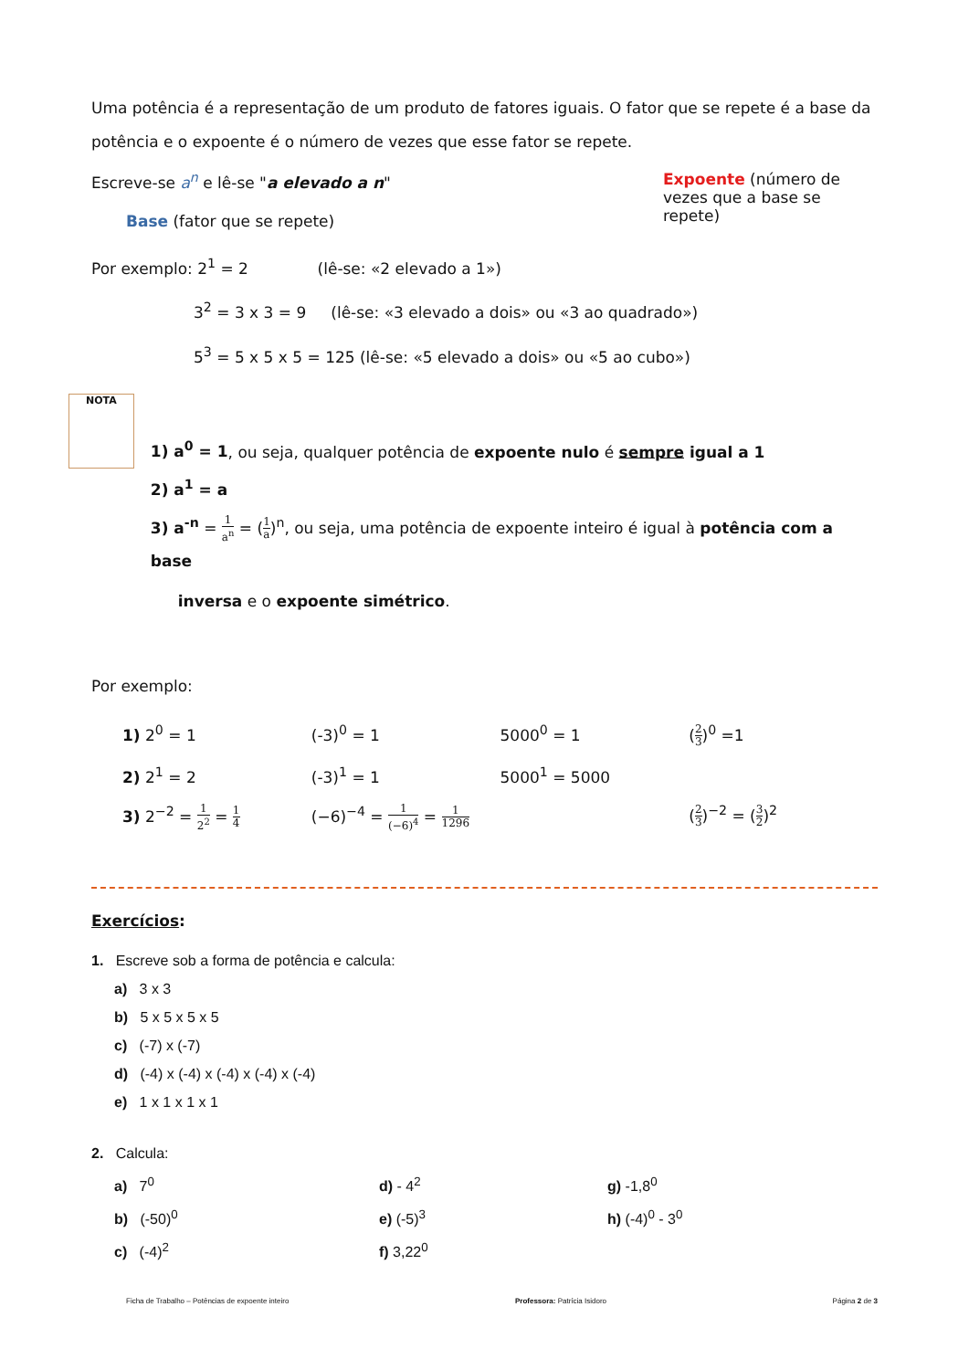Uma potência é a representação de um produto de fatores iguais. O fator que se repete é a base da potência e o expoente é o número de vezes que esse fator se repete.
Escreve-se a<sup>n</sup> e lê-se "a elevado a n"
Base (fator que se repete)
Expoente (número de vezes que a base se repete)
Por exemplo: 2<sup>1</sup> = 2 (lê-se: «2 elevado a 1»)
3<sup>2</sup> = 3 x 3 = 9 (lê-se: «3 elevado a dois» ou «3 ao quadrado»)
5<sup>3</sup> = 5 x 5 x 5 = 125 (lê-se: «5 elevado a dois» ou «5 ao cubo»)
NOTA
1) a<sup>0</sup> = 1, ou seja, qualquer potência de expoente nulo é sempre igual a 1
2) a<sup>1</sup> = a
3) a<sup>-n</sup> = 1 a<sup>n</sup> = (1 a)<sup>n</sup>, ou seja, uma potência de expoente inteiro é igual à potência com a base
inversa e o expoente simétrico.
Por exemplo:
1) 2<sup>0</sup> = 1 (-3)<sup>0</sup> = 1 5000<sup>0</sup> = 1 (2 3)<sup>0</sup> =1
2) 2<sup>1</sup> = 2 (-3)<sup>1</sup> = 1 5000<sup>1</sup> = 5000
3) 2<sup>−2</sup> = 1 2<sup>2</sup> = 1 4
(−6)<sup>−4</sup> = 1 (−6)<sup>4</sup> = 1 1296
(2 3)<sup>−2</sup> = (3 2)<sup>2</sup>
Exercícios:
1. Escreve sob a forma de potência e calcula:
a) 3 x 3
b) 5 x 5 x 5 x 5
c) (-7) x (-7)
d) (-4) x (-4) x (-4) x (-4) x (-4)
e) 1 x 1 x 1 x 1
2. Calcula:
a) 7<sup>0</sup>
b) (-50)<sup>0</sup>
c) (-4)<sup>2</sup>
d) - 4<sup>2</sup>
e) (-5)<sup>3</sup>
f) 3,22<sup>0</sup>
g) -1,8<sup>0</sup>
h) (-4)<sup>0</sup> - 3<sup>0</sup>
Ficha de Trabalho – Potências de expoente inteiro Professora: Patrícia Isidoro Página 2 de 3